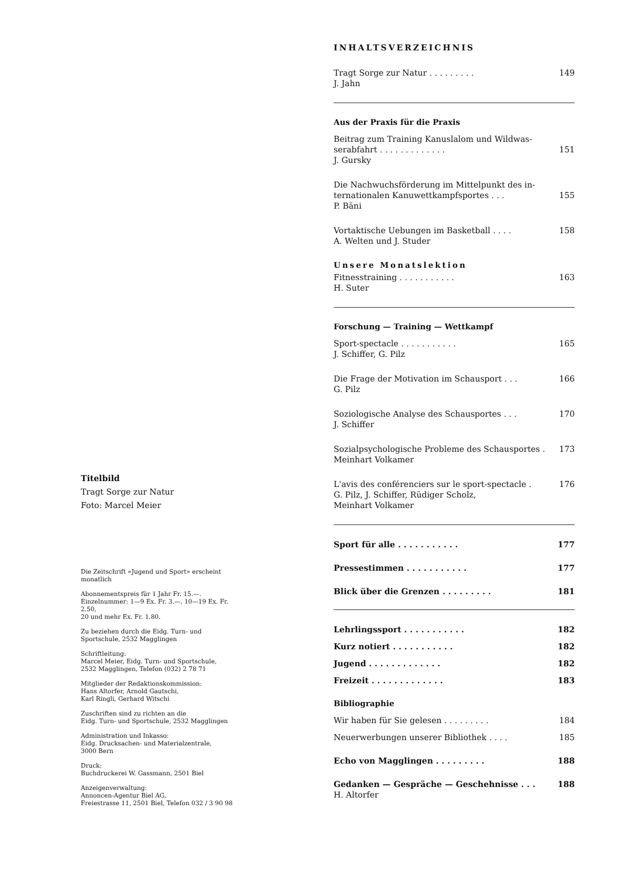Titelbild
Tragt Sorge zur Natur
Foto: Marcel Meier
Die Zeitschrift «Jugend und Sport» erscheint monatlich
Abonnementspreis für 1 Jahr Fr. 15.—.
Einzelnummer: 1—9 Ex. Fr. 3.—, 10—19 Ex. Fr. 2.50,
20 und mehr Ex. Fr. 1.80.
Zu beziehen durch die Eidg. Turn- und
Sportschule, 2532 Magglingen
Schriftleitung:
Marcel Meier, Eidg. Turn- und Sportschule,
2532 Magglingen, Telefon (032) 2 78 71
Mitglieder der Redaktionskommission:
Hans Altorfer, Arnold Gautschi,
Karl Ringli, Gerhard Witschi
Zuschriften sind zu richten an die
Eidg. Turn- und Sportschule, 2532 Magglingen
Administration und Inkasso:
Eidg. Drucksachen- und Materialzentrale,
3000 Bern
Druck:
Buchdruckerei W. Gassmann, 2501 Biel
Anzeigenverwaltung:
Annoncen-Agentur Biel AG,
Freiestrasse 11, 2501 Biel, Telefon 032 / 3 90 98
INHALTSVERZEICHNIS
Tragt Sorge zur Natur . . . . . . . . . 149
J. Jahn
Aus der Praxis für die Praxis
Beitrag zum Training Kanuslalom und Wildwas-
serabfahrt . . . . . . . . . . . . .
151
J. Gursky
Die Nachwuchsförderung im Mittelpunkt des in-
ternationalen Kanuwettkampfsportes . . .
155
P. Bäni
Vortaktische Uebungen im Basketball . . . . 158
A. Welten und J. Studer
Unsere Monatslektion
Fitnesstraining . . . . . . . . . . . 163
H. Suter
Forschung — Training — Wettkampf
Sport-spectacle . . . . . . . . . . . 165
J. Schiffer, G. Pilz
Die Frage der Motivation im Schausport . . . 166
G. Pilz
Soziologische Analyse des Schausportes . . . 170
J. Schiffer
Sozialpsychologische Probleme des Schausportes . 173
Meinhart Volkamer
L'avis des conférenciers sur le sport-spectacle . 176
G. Pilz, J. Schiffer, Rüdiger Scholz,
Meinhart Volkamer
Sport für alle . . . . . . . . . . . 177
Pressestimmen . . . . . . . . . . . 177
Blick über die Grenzen . . . . . . . . . 181
Lehrlingssport . . . . . . . . . . . 182
Kurz notiert . . . . . . . . . . . 182
Jugend . . . . . . . . . . . . . 182
Freizeit . . . . . . . . . . . . . 183
Bibliographie
Wir haben für Sie gelesen . . . . . . . . . 184
Neuerwerbungen unserer Bibliothek . . . . 185
Echo von Magglingen . . . . . . . . . 188
Gedanken — Gespräche — Geschehnisse . . . 188
H. Altorfer